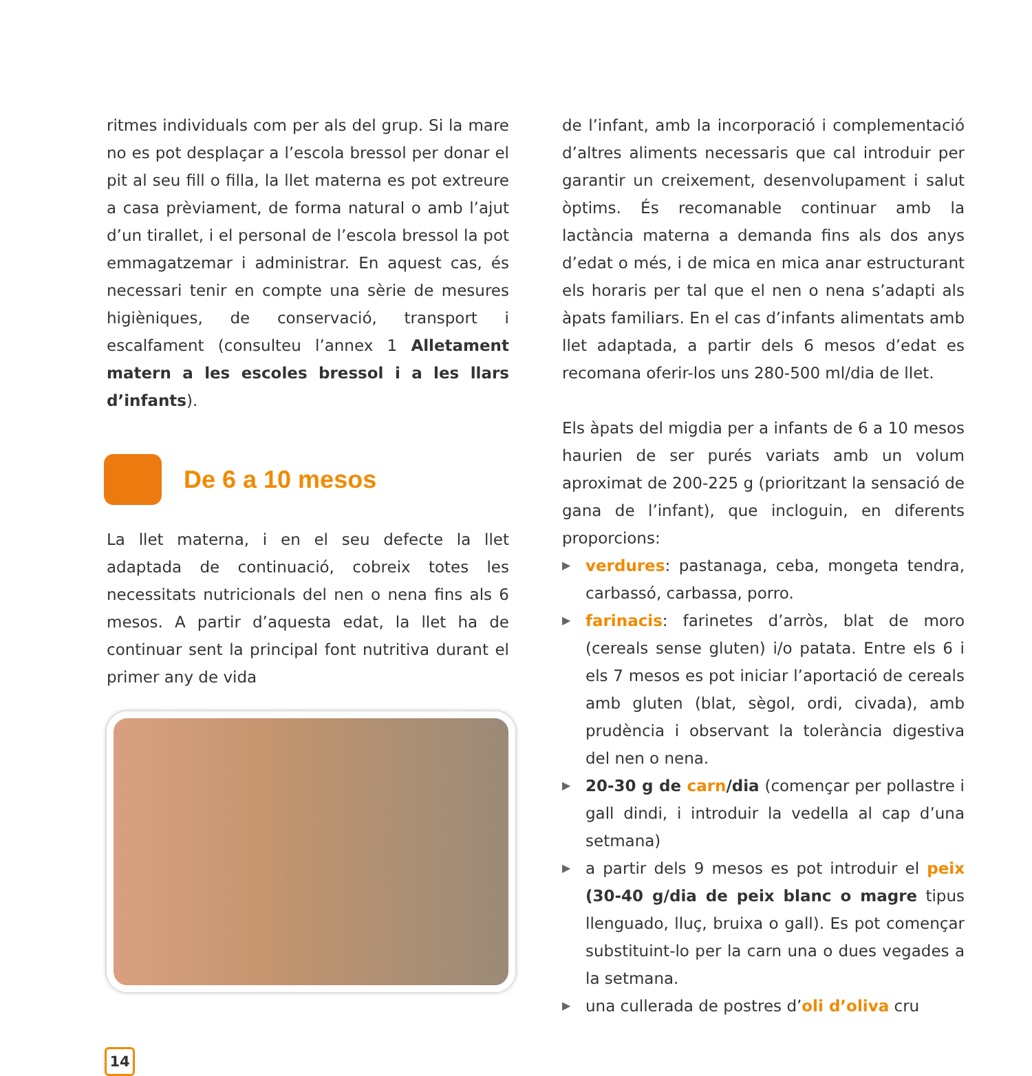ritmes individuals com per als del grup. Si la mare no es pot desplaçar a l’escola bressol per donar el pit al seu fill o filla, la llet materna es pot extreure a casa prèviament, de forma natural o amb l’ajut d’un tirallet, i el personal de l’escola bressol la pot emmagatzemar i administrar. En aquest cas, és necessari tenir en compte una sèrie de mesures higièniques, de conservació, transport i escalfament (consulteu l’annex 1 Alletament matern a les escoles bressol i a les llars d’infants).
De 6 a 10 mesos
La llet materna, i en el seu defecte la llet adaptada de continuació, cobreix totes les necessitats nutricionals del nen o nena fins als 6 mesos. A partir d’aquesta edat, la llet ha de continuar sent la principal font nutritiva durant el primer any de vida
de l’infant, amb la incorporació i complementació d’altres aliments necessaris que cal introduir per garantir un creixement, desenvolupament i salut òptims. És recomanable continuar amb la lactància materna a demanda fins als dos anys d’edat o més, i de mica en mica anar estructurant els horaris per tal que el nen o nena s’adapti als àpats familiars. En el cas d’infants alimentats amb llet adaptada, a partir dels 6 mesos d’edat es recomana oferir-los uns 280-500 ml/dia de llet.
Els àpats del migdia per a infants de 6 a 10 mesos haurien de ser purés variats amb un volum aproximat de 200-225 g (prioritzant la sensació de gana de l’infant), que incloguin, en diferents proporcions:
▶ verdures: pastanaga, ceba, mongeta tendra, carbassó, carbassa, porro.
▶ farinacis: farinetes d’arròs, blat de moro (cereals sense gluten) i/o patata. Entre els 6 i els 7 mesos es pot iniciar l’aportació de cereals amb gluten (blat, sègol, ordi, civada), amb prudència i observant la tolerància digestiva del nen o nena.
▶ 20-30 g de carn/dia (començar per pollastre i gall dindi, i introduir la vedella al cap d’una setmana)
▶ a partir dels 9 mesos es pot introduir el peix (30-40 g/dia de peix blanc o magre tipus llenguado, lluç, bruixa o gall). Es pot començar substituint-lo per la carn una o dues vegades a la setmana.
▶ una cullerada de postres d’oli d’oliva cru
14